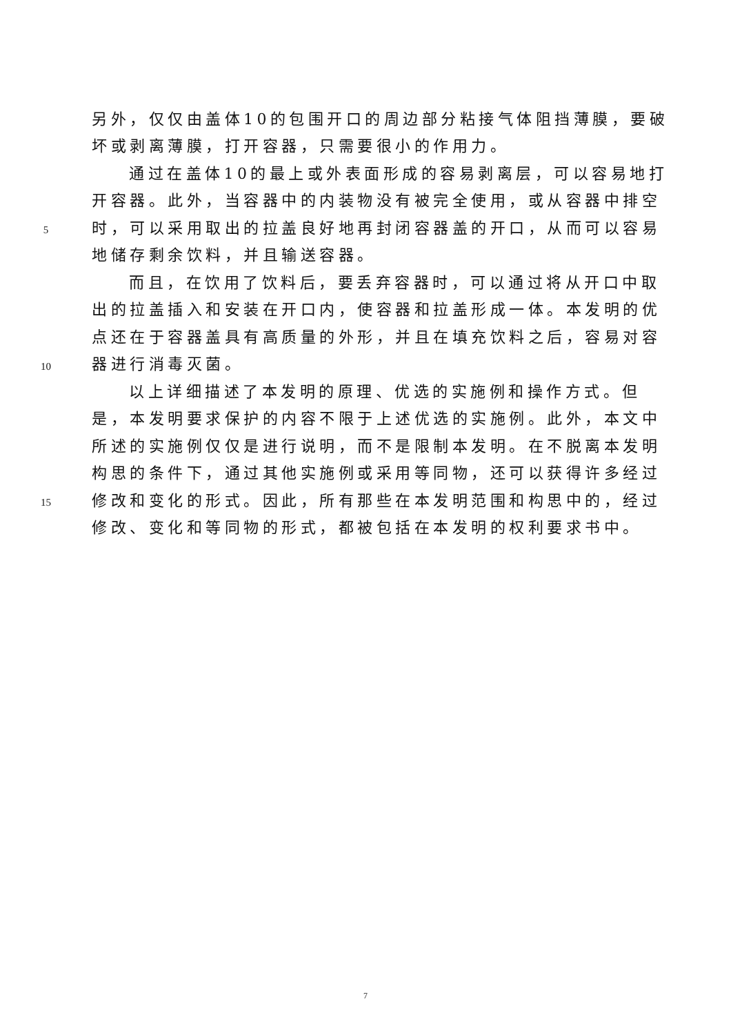另外，仅仅由盖体10的包围开口的周边部分粘接气体阻挡薄膜，要破
坏或剥离薄膜，打开容器，只需要很小的作用力。
通过在盖体10的最上或外表面形成的容易剥离层，可以容易地打
开容器。此外，当容器中的内装物没有被完全使用，或从容器中排空
5 时，可以采用取出的拉盖良好地再封闭容器盖的开口，从而可以容易
地储存剩余饮料，并且输送容器。
而且，在饮用了饮料后，要丢弃容器时，可以通过将从开口中取
出的拉盖插入和安装在开口内，使容器和拉盖形成一体。本发明的优
点还在于容器盖具有高质量的外形，并且在填充饮料之后，容易对容
10 器进行消毒灭菌。
以上详细描述了本发明的原理、优选的实施例和操作方式。但
是，本发明要求保护的内容不限于上述优选的实施例。此外，本文中
所述的实施例仅仅是进行说明，而不是限制本发明。在不脱离本发明
构思的条件下，通过其他实施例或采用等同物，还可以获得许多经过
15 修改和变化的形式。因此，所有那些在本发明范围和构思中的，经过
修改、变化和等同物的形式，都被包括在本发明的权利要求书中。
7